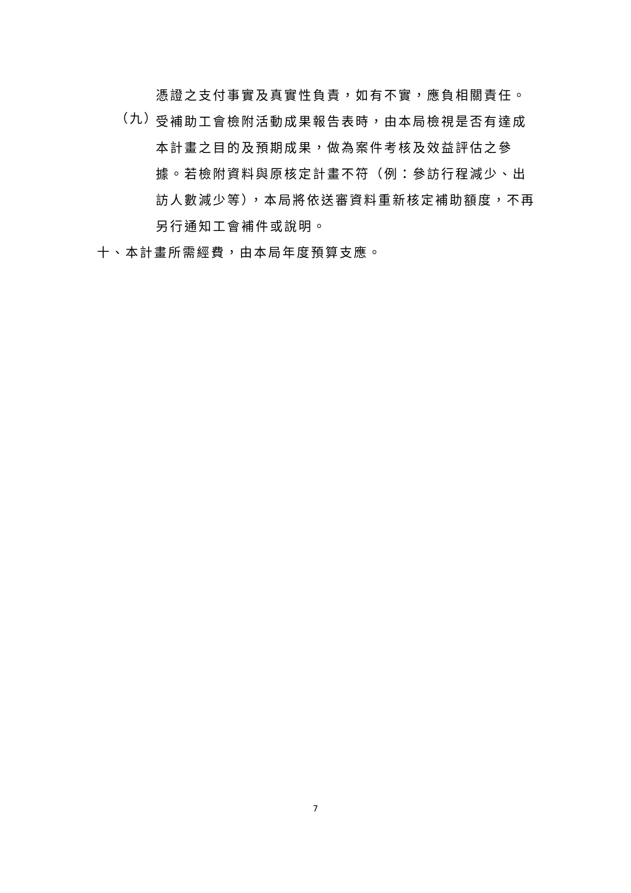憑證之支付事實及真實性負責，如有不實，應負相關責任。
（九）
受補助工會檢附活動成果報告表時，由本局檢視是否有達成本計畫之目的及預期成果，做為案件考核及效益評估之參據。若檢附資料與原核定計畫不符（例：參訪行程減少、出訪人數減少等），本局將依送審資料重新核定補助額度，不再另行通知工會補件或說明。
十、本計畫所需經費，由本局年度預算支應。
7